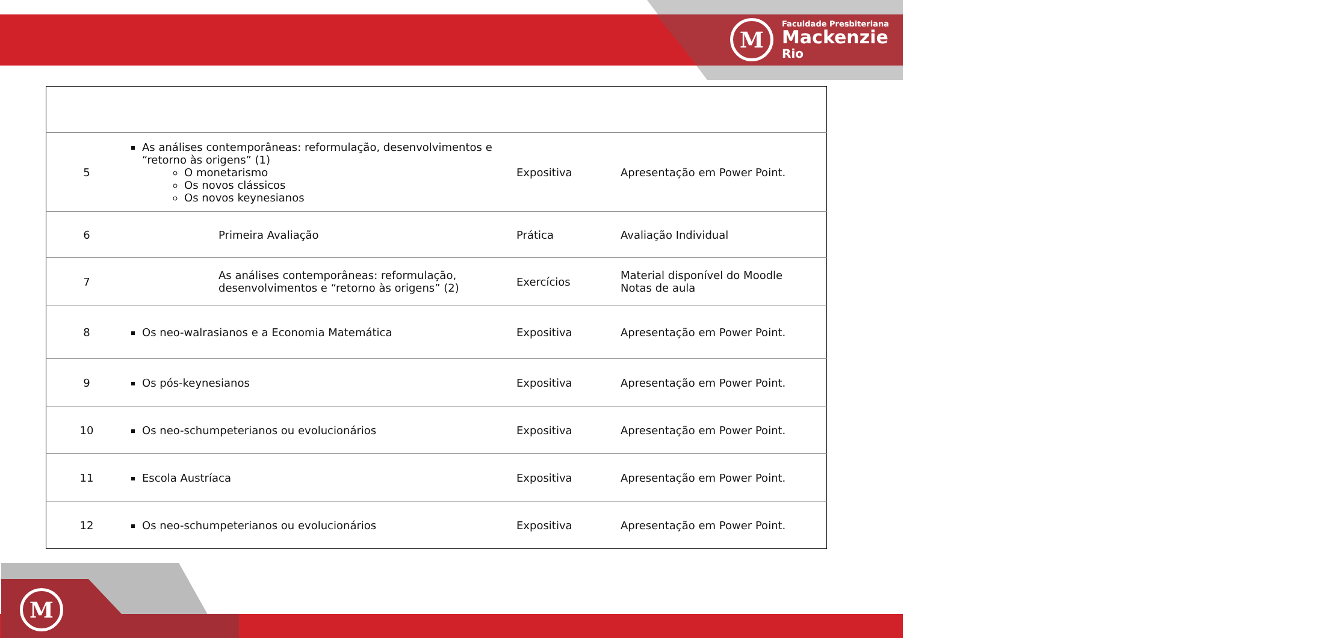M
Faculdade Presbiteriana
Mackenzie
Rio
| 5 | As análises contemporâneas: reformulação, desenvolvimentos e “retorno às origens” (1) O monetarismo Os novos clássicos Os novos keynesianos | Expositiva | Apresentação em Power Point. |
| 6 | Primeira Avaliação | Prática | Avaliação Individual |
| 7 | As análises contemporâneas: reformulação, desenvolvimentos e “retorno às origens” (2) | Exercícios | Material disponível do Moodle Notas de aula |
| 8 | Os neo-walrasianos e a Economia Matemática | Expositiva | Apresentação em Power Point. |
| 9 | Os pós-keynesianos | Expositiva | Apresentação em Power Point. |
| 10 | Os neo-schumpeterianos ou evolucionários | Expositiva | Apresentação em Power Point. |
| 11 | Escola Austríaca | Expositiva | Apresentação em Power Point. |
| 12 | Os neo-schumpeterianos ou evolucionários | Expositiva | Apresentação em Power Point. |
M